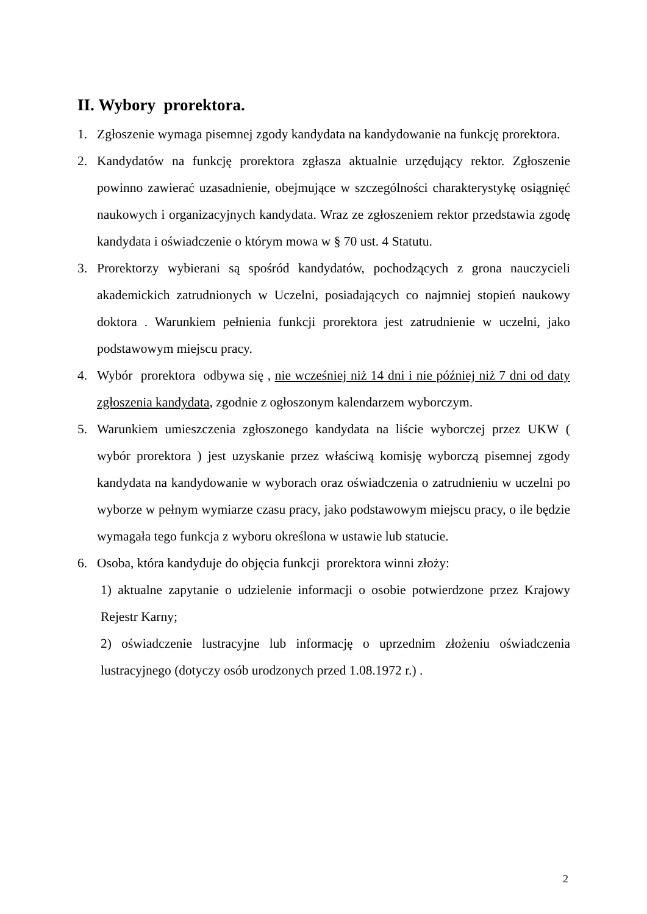II. Wybory prorektora.
1. Zgłoszenie wymaga pisemnej zgody kandydata na kandydowanie na funkcję prorektora.
2. Kandydatów na funkcję prorektora zgłasza aktualnie urzędujący rektor. Zgłoszenie powinno zawierać uzasadnienie, obejmujące w szczególności charakterystykę osiągnięć naukowych i organizacyjnych kandydata. Wraz ze zgłoszeniem rektor przedstawia zgodę kandydata i oświadczenie o którym mowa w § 70 ust. 4 Statutu.
3. Prorektorzy wybierani są spośród kandydatów, pochodzących z grona nauczycieli akademickich zatrudnionych w Uczelni, posiadających co najmniej stopień naukowy doktora . Warunkiem pełnienia funkcji prorektora jest zatrudnienie w uczelni, jako podstawowym miejscu pracy.
4. Wybór prorektora odbywa się , nie wcześniej niż 14 dni i nie później niż 7 dni od daty zgłoszenia kandydata, zgodnie z ogłoszonym kalendarzem wyborczym.
5. Warunkiem umieszczenia zgłoszonego kandydata na liście wyborczej przez UKW ( wybór prorektora ) jest uzyskanie przez właściwą komisję wyborczą pisemnej zgody kandydata na kandydowanie w wyborach oraz oświadczenia o zatrudnieniu w uczelni po wyborze w pełnym wymiarze czasu pracy, jako podstawowym miejscu pracy, o ile będzie wymagała tego funkcja z wyboru określona w ustawie lub statucie.
6. Osoba, która kandyduje do objęcia funkcji prorektora winni złoży:
1) aktualne zapytanie o udzielenie informacji o osobie potwierdzone przez Krajowy Rejestr Karny;
2) oświadczenie lustracyjne lub informację o uprzednim złożeniu oświadczenia lustracyjnego (dotyczy osób urodzonych przed 1.08.1972 r.) .
2